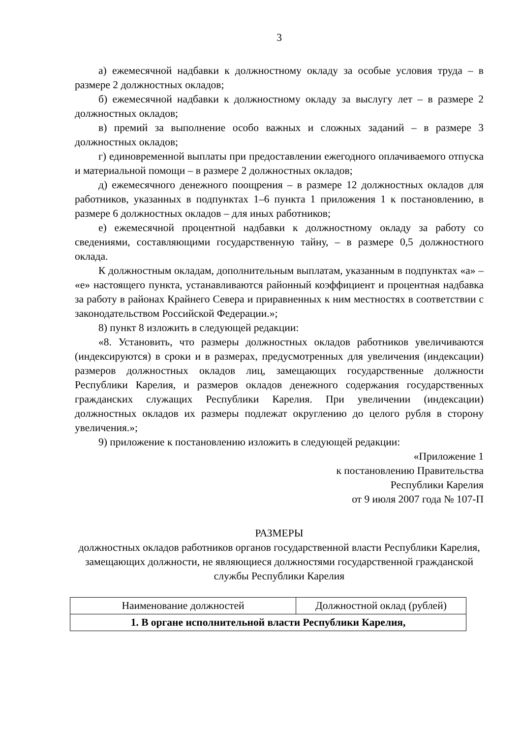3
а) ежемесячной надбавки к должностному окладу за особые условия труда – в размере 2 должностных окладов;
б) ежемесячной надбавки к должностному окладу за выслугу лет – в размере 2 должностных окладов;
в) премий за выполнение особо важных и сложных заданий – в размере 3 должностных окладов;
г) единовременной выплаты при предоставлении ежегодного оплачиваемого отпуска и материальной помощи – в размере 2 должностных окладов;
д) ежемесячного денежного поощрения – в размере 12 должностных окладов для работников, указанных в подпунктах 1–6 пункта 1 приложения 1 к постановлению, в размере 6 должностных окладов – для иных работников;
е) ежемесячной процентной надбавки к должностному окладу за работу со сведениями, составляющими государственную тайну, – в размере 0,5 должностного оклада.
К должностным окладам, дополнительным выплатам, указанным в подпунктах «а» – «е» настоящего пункта, устанавливаются районный коэффициент и процентная надбавка за работу в районах Крайнего Севера и приравненных к ним местностях в соответствии с законодательством Российской Федерации.»;
8) пункт 8 изложить в следующей редакции:
«8. Установить, что размеры должностных окладов работников увеличиваются (индексируются) в сроки и в размерах, предусмотренных для увеличения (индексации) размеров должностных окладов лиц, замещающих государственные должности Республики Карелия, и размеров окладов денежного содержания государственных гражданских служащих Республики Карелия. При увеличении (индексации) должностных окладов их размеры подлежат округлению до целого рубля в сторону увеличения.»;
9) приложение к постановлению изложить в следующей редакции:
«Приложение 1
к постановлению Правительства
Республики Карелия
от 9 июля 2007 года № 107-П
РАЗМЕРЫ
должностных окладов работников органов государственной власти Республики Карелия, замещающих должности, не являющиеся должностями государственной гражданской службы Республики Карелия
| Наименование должностей | Должностной оклад (рублей) |
| --- | --- |
| 1. В органе исполнительной власти Республики Карелия, | |